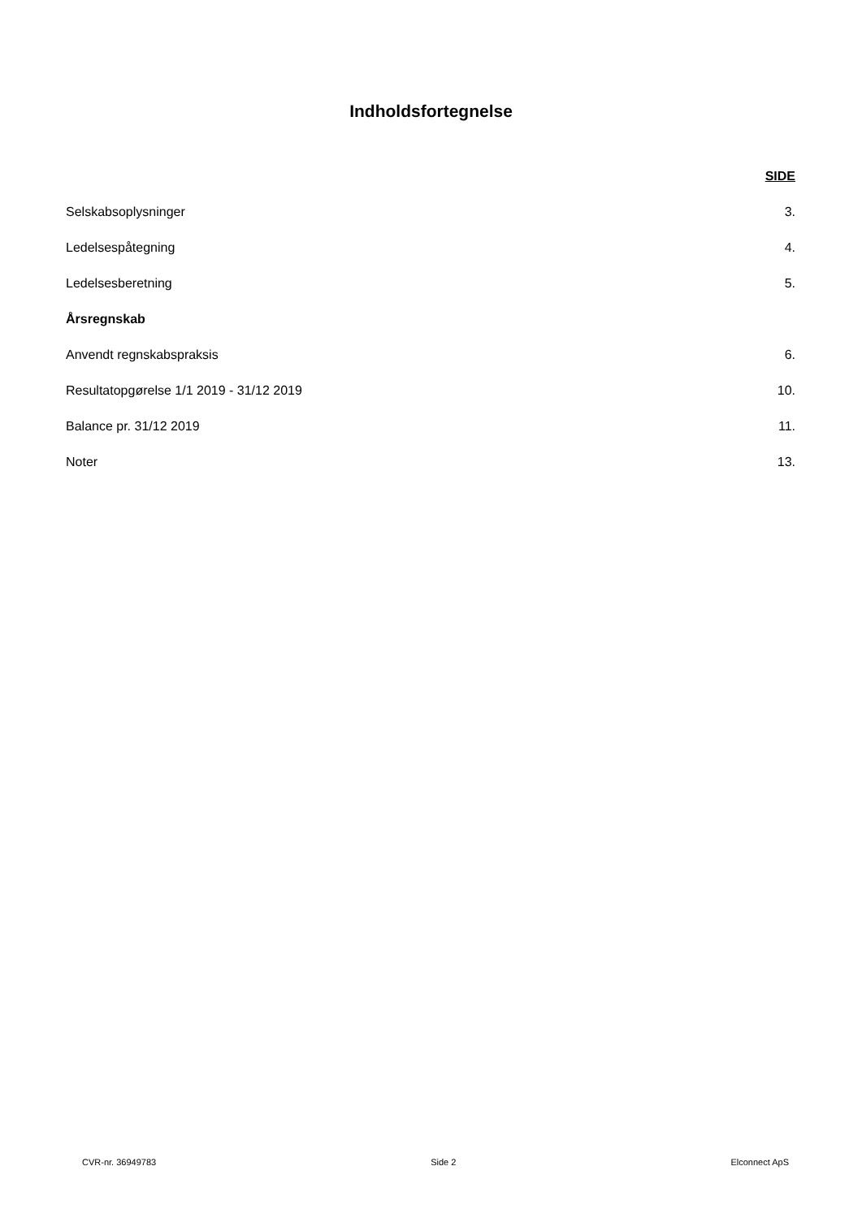Indholdsfortegnelse
SIDE
Selskabsoplysninger 3.
Ledelsespåtegning 4.
Ledelsesberetning 5.
Årsregnskab
Anvendt regnskabspraksis 6.
Resultatopgørelse 1/1 2019 - 31/12 2019 10.
Balance pr. 31/12 2019 11.
Noter 13.
CVR-nr. 36949783 Side 2 Elconnect ApS